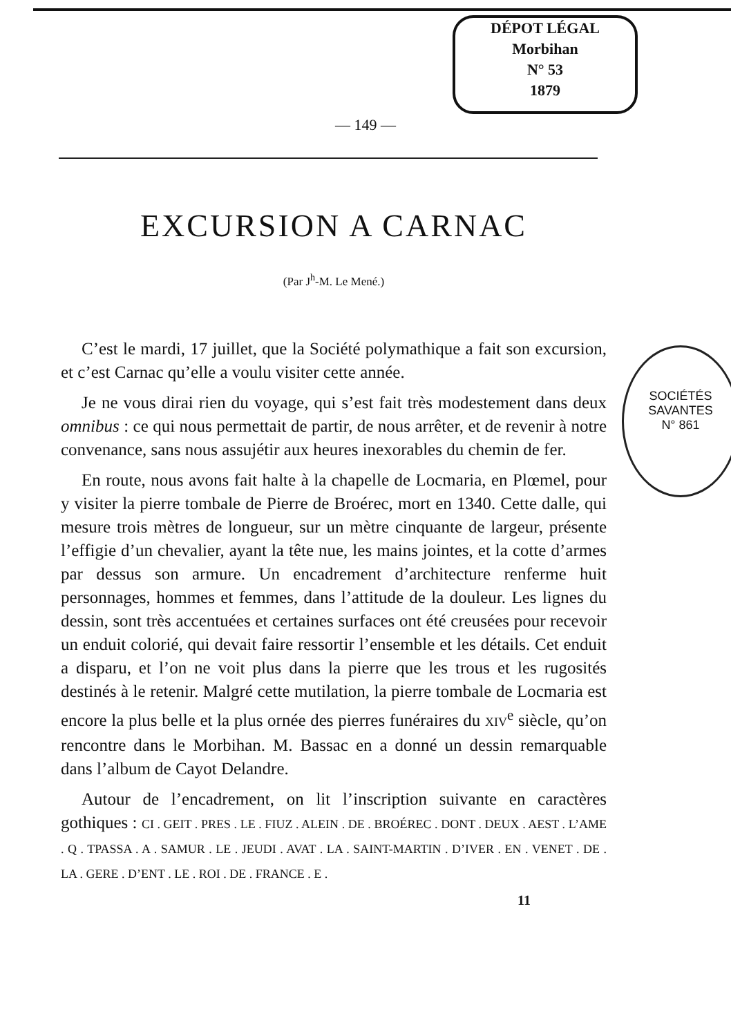DÉPOT LÉGAL
Morbihan
N° 53
1879
SOCIÉTÉS
SAVANTES
N° 861
— 149 —
EXCURSION A CARNAC
(Par J<sup>h</sup>-M. Le Mené.)
C’est le mardi, 17 juillet, que la Société polymathique a fait son excursion, et c’est Carnac qu’elle a voulu visiter cette année.
Je ne vous dirai rien du voyage, qui s’est fait très modestement dans deux omnibus : ce qui nous permettait de partir, de nous arrêter, et de revenir à notre convenance, sans nous assujétir aux heures inexorables du chemin de fer.
En route, nous avons fait halte à la chapelle de Locmaria, en Plœmel, pour y visiter la pierre tombale de Pierre de Broérec, mort en 1340. Cette dalle, qui mesure trois mètres de longueur, sur un mètre cinquante de largeur, présente l’effigie d’un chevalier, ayant la tête nue, les mains jointes, et la cotte d’armes par dessus son armure. Un encadrement d’architecture renferme huit personnages, hommes et femmes, dans l’attitude de la douleur. Les lignes du dessin, sont très accentuées et certaines surfaces ont été creusées pour recevoir un enduit colorié, qui devait faire ressortir l’ensemble et les détails. Cet enduit a disparu, et l’on ne voit plus dans la pierre que les trous et les rugosités destinés à le retenir. Malgré cette mutilation, la pierre tombale de Locmaria est encore la plus belle et la plus ornée des pierres funéraires du XIV<sup>e</sup> siècle, qu’on rencontre dans le Morbihan. M. Bassac en a donné un dessin remarquable dans l’album de Cayot Delandre.
Autour de l’encadrement, on lit l’inscription suivante en caractères gothiques : CI . GEIT . PRES . LE . FIUZ . ALEIN . DE . BROÉREC . DONT . DEUX . AEST . L’AME . Q . TPASSA . A . SAMUR . LE . JEUDI . AVAT . LA . SAINT-MARTIN . D’IVER . EN . VENET . DE . LA . GERE . D’ENT . LE . ROI . DE . FRANCE . E .
11